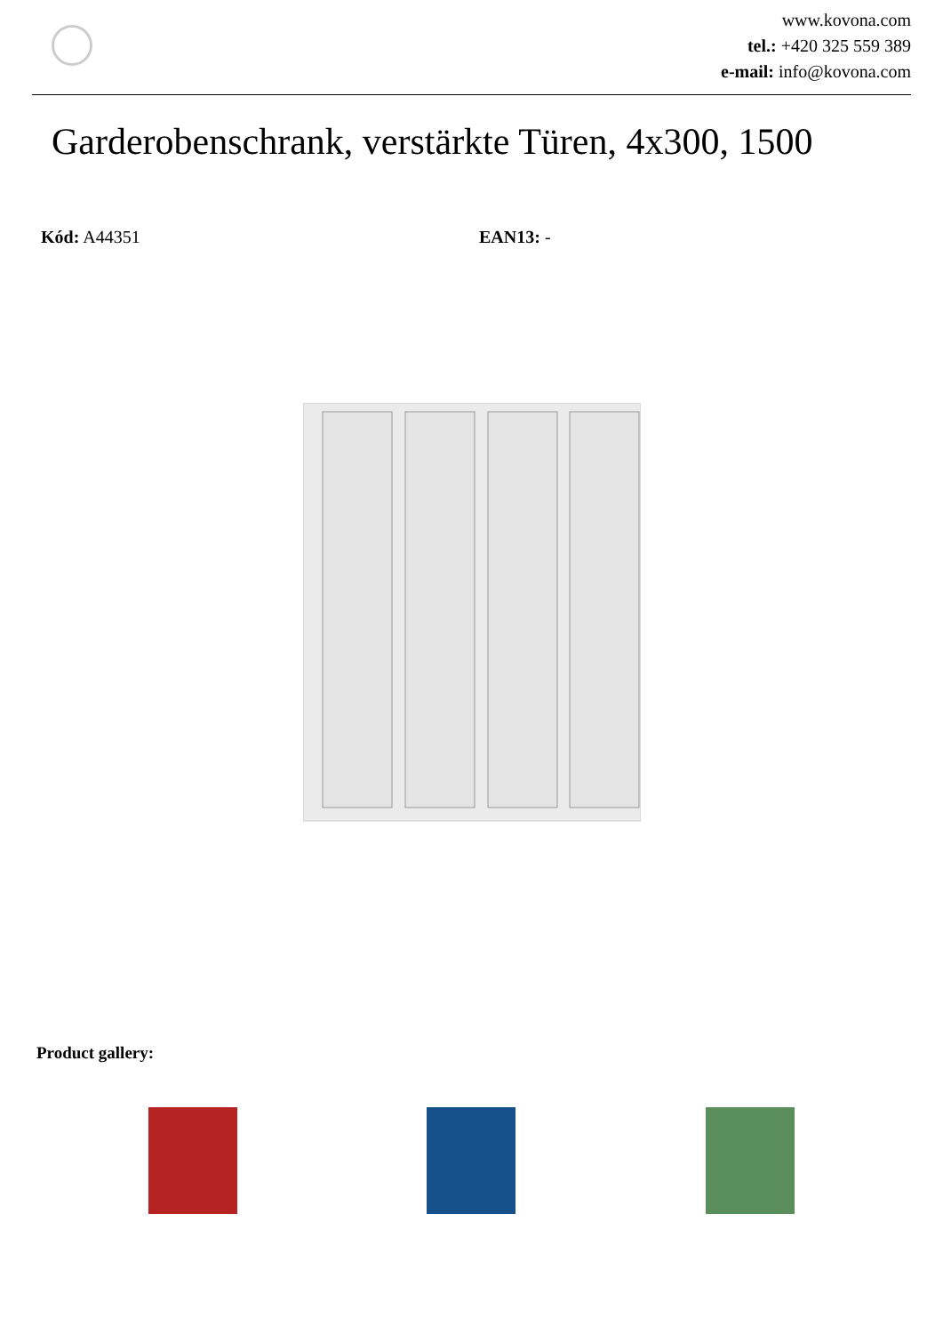www.kovona.com
tel.: +420 325 559 389
e-mail: info@kovona.com
Garderobenschrank, verstärkte Türen, 4x300, 1500
Kód: A44351 EAN13: -
Product gallery: